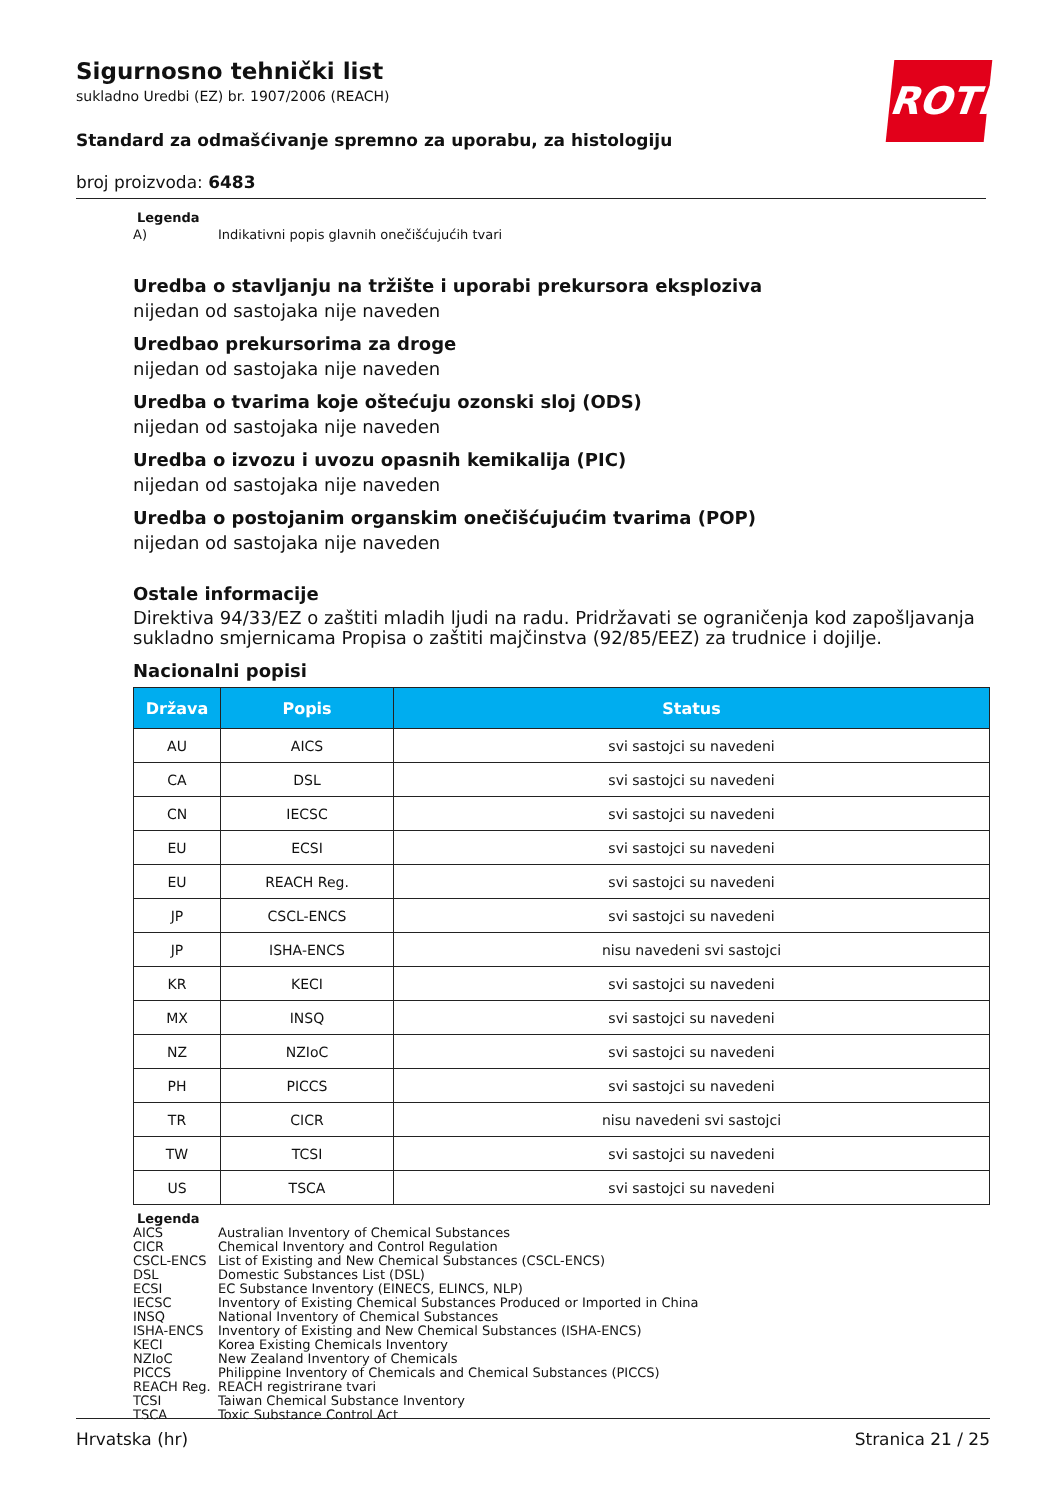Sigurnosno tehnički list
sukladno Uredbi (EZ) br. 1907/2006 (REACH)
Standard za odmašćivanje spremno za uporabu, za histologiju
broj proizvoda: 6483
ROTH
Legenda
A) Indikativni popis glavnih onečišćujućih tvari
Uredba o stavljanju na tržište i uporabi prekursora eksploziva
nijedan od sastojaka nije naveden
Uredbao prekursorima za droge
nijedan od sastojaka nije naveden
Uredba o tvarima koje oštećuju ozonski sloj (ODS)
nijedan od sastojaka nije naveden
Uredba o izvozu i uvozu opasnih kemikalija (PIC)
nijedan od sastojaka nije naveden
Uredba o postojanim organskim onečišćujućim tvarima (POP)
nijedan od sastojaka nije naveden
Ostale informacije
Direktiva 94/33/EZ o zaštiti mladih ljudi na radu. Pridržavati se ograničenja kod zapošljavanja sukladno smjernicama Propisa o zaštiti majčinstva (92/85/EEZ) za trudnice i dojilje.
Nacionalni popisi
| Država | Popis | Status |
| --- | --- | --- |
| AU | AICS | svi sastojci su navedeni |
| CA | DSL | svi sastojci su navedeni |
| CN | IECSC | svi sastojci su navedeni |
| EU | ECSI | svi sastojci su navedeni |
| EU | REACH Reg. | svi sastojci su navedeni |
| JP | CSCL-ENCS | svi sastojci su navedeni |
| JP | ISHA-ENCS | nisu navedeni svi sastojci |
| KR | KECI | svi sastojci su navedeni |
| MX | INSQ | svi sastojci su navedeni |
| NZ | NZIoC | svi sastojci su navedeni |
| PH | PICCS | svi sastojci su navedeni |
| TR | CICR | nisu navedeni svi sastojci |
| TW | TCSI | svi sastojci su navedeni |
| US | TSCA | svi sastojci su navedeni |
Legenda
AICS Australian Inventory of Chemical Substances
CICR Chemical Inventory and Control Regulation
CSCL-ENCS List of Existing and New Chemical Substances (CSCL-ENCS)
DSL Domestic Substances List (DSL)
ECSI EC Substance Inventory (EINECS, ELINCS, NLP)
IECSC Inventory of Existing Chemical Substances Produced or Imported in China
INSQ National Inventory of Chemical Substances
ISHA-ENCS Inventory of Existing and New Chemical Substances (ISHA-ENCS)
KECI Korea Existing Chemicals Inventory
NZIoC New Zealand Inventory of Chemicals
PICCS Philippine Inventory of Chemicals and Chemical Substances (PICCS)
REACH Reg. REACH registrirane tvari
TCSI Taiwan Chemical Substance Inventory
TSCA Toxic Substance Control Act
Hrvatska (hr) Stranica 21 / 25